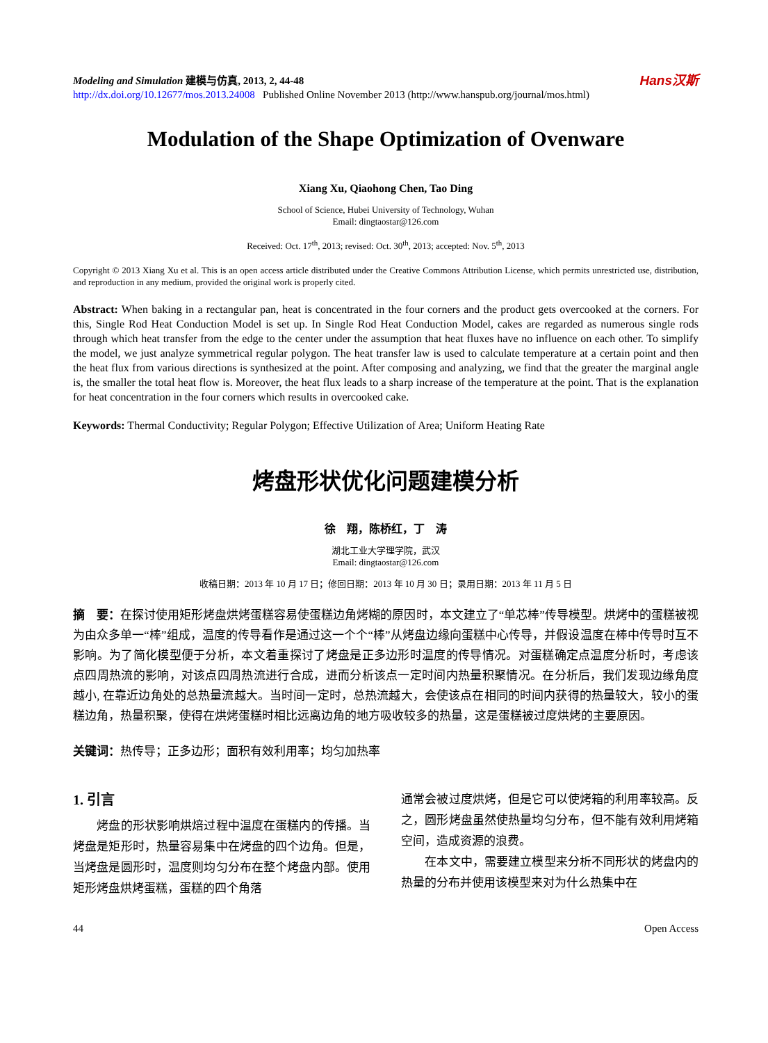Modeling and Simulation 建模与仿真, 2013, 2, 44-48
http://dx.doi.org/10.12677/mos.2013.24008 Published Online November 2013 (http://www.hanspub.org/journal/mos.html)
Hans汉斯
Modulation of the Shape Optimization of Ovenware
Xiang Xu, Qiaohong Chen, Tao Ding
School of Science, Hubei University of Technology, Wuhan
Email: dingtaostar@126.com
Received: Oct. 17<sup>th</sup>, 2013; revised: Oct. 30<sup>th</sup>, 2013; accepted: Nov. 5<sup>th</sup>, 2013
Copyright © 2013 Xiang Xu et al. This is an open access article distributed under the Creative Commons Attribution License, which permits unrestricted use, distribution, and reproduction in any medium, provided the original work is properly cited.
Abstract: When baking in a rectangular pan, heat is concentrated in the four corners and the product gets overcooked at the corners. For this, Single Rod Heat Conduction Model is set up. In Single Rod Heat Conduction Model, cakes are regarded as numerous single rods through which heat transfer from the edge to the center under the assumption that heat fluxes have no influence on each other. To simplify the model, we just analyze symmetrical regular polygon. The heat transfer law is used to calculate temperature at a certain point and then the heat flux from various directions is synthesized at the point. After composing and analyzing, we find that the greater the marginal angle is, the smaller the total heat flow is. Moreover, the heat flux leads to a sharp increase of the temperature at the point. That is the explanation for heat concentration in the four corners which results in overcooked cake.
Keywords: Thermal Conductivity; Regular Polygon; Effective Utilization of Area; Uniform Heating Rate
烤盘形状优化问题建模分析
徐　翔，陈桥红，丁　涛
湖北工业大学理学院，武汉
Email: dingtaostar@126.com
收稿日期：2013 年 10 月 17 日；修回日期：2013 年 10 月 30 日；录用日期：2013 年 11 月 5 日
摘　要：在探讨使用矩形烤盘烘烤蛋糕容易使蛋糕边角烤糊的原因时，本文建立了“单芯棒”传导模型。烘烤中的蛋糕被视为由众多单一“棒”组成，温度的传导看作是通过这一个个“棒”从烤盘边缘向蛋糕中心传导，并假设温度在棒中传导时互不影响。为了简化模型便于分析，本文着重探讨了烤盘是正多边形时温度的传导情况。对蛋糕确定点温度分析时，考虑该点四周热流的影响，对该点四周热流进行合成，进而分析该点一定时间内热量积聚情况。在分析后，我们发现边缘角度越小, 在靠近边角处的总热量流越大。当时间一定时，总热流越大，会使该点在相同的时间内获得的热量较大，较小的蛋糕边角，热量积聚，使得在烘烤蛋糕时相比远离边角的地方吸收较多的热量，这是蛋糕被过度烘烤的主要原因。
关键词：热传导；正多边形；面积有效利用率；均匀加热率
1. 引言
　　烤盘的形状影响烘焙过程中温度在蛋糕内的传播。当烤盘是矩形时，热量容易集中在烤盘的四个边角。但是，当烤盘是圆形时，温度则均匀分布在整个烤盘内部。使用矩形烤盘烘烤蛋糕，蛋糕的四个角落
通常会被过度烘烤，但是它可以使烤箱的利用率较高。反之，圆形烤盘虽然使热量均匀分布，但不能有效利用烤箱空间，造成资源的浪费。
　　在本文中，需要建立模型来分析不同形状的烤盘内的热量的分布并使用该模型来对为什么热集中在
44 Open Access